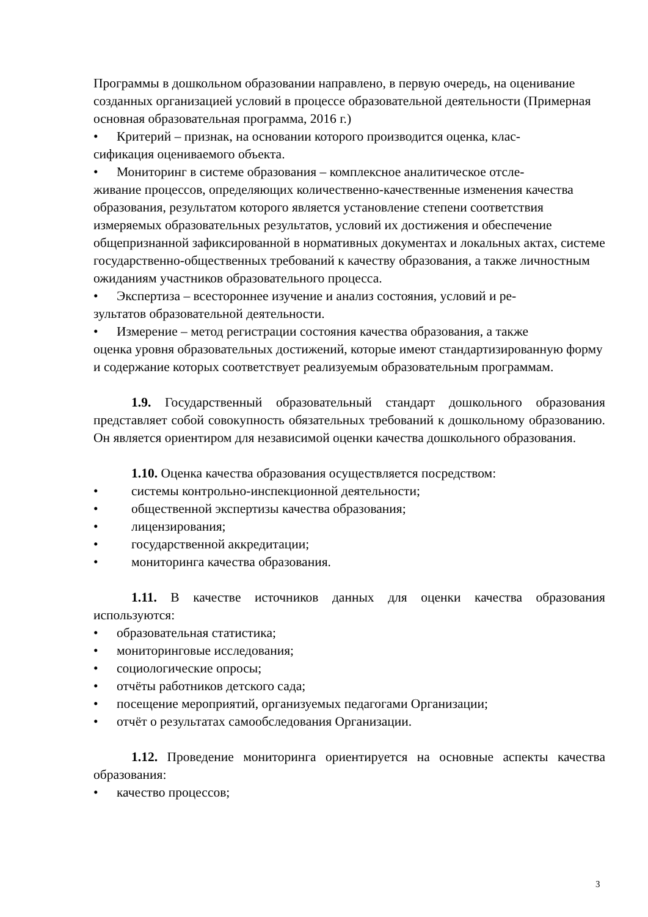Программы в дошкольном образовании направлено, в первую очередь, на оценивание созданных организацией условий в процессе образовательной деятельности (Примерная основная образовательная программа, 2016 г.)
• Критерий – признак, на основании которого производится оценка, клас-
сификация оцениваемого объекта.
• Мониторинг в системе образования – комплексное аналитическое отсле-
живание процессов, определяющих количественно-качественные изменения качества образования, результатом которого является установление степени соответствия измеряемых образовательных результатов, условий их достижения и обеспечение общепризнанной зафиксированной в нормативных документах и локальных актах, системе государственно-общественных требований к качеству образования, а также личностным ожиданиям участников образовательного процесса.
• Экспертиза – всестороннее изучение и анализ состояния, условий и ре-
зультатов образовательной деятельности.
• Измерение – метод регистрации состояния качества образования, а также
оценка уровня образовательных достижений, которые имеют стандартизированную форму и содержание которых соответствует реализуемым образовательным программам.
1.9. Государственный образовательный стандарт дошкольного образования представляет собой совокупность обязательных требований к дошкольному образованию. Он является ориентиром для независимой оценки качества дошкольного образования.
1.10. Оценка качества образования осуществляется посредством:
• системы контрольно-инспекционной деятельности;
• общественной экспертизы качества образования;
• лицензирования;
• государственной аккредитации;
• мониторинга качества образования.
1.11. В качестве источников данных для оценки качества образования используются:
• образовательная статистика;
• мониторинговые исследования;
• социологические опросы;
• отчёты работников детского сада;
• посещение мероприятий, организуемых педагогами Организации;
• отчёт о результатах самообследования Организации.
1.12. Проведение мониторинга ориентируется на основные аспекты качества образования:
• качество процессов;
3